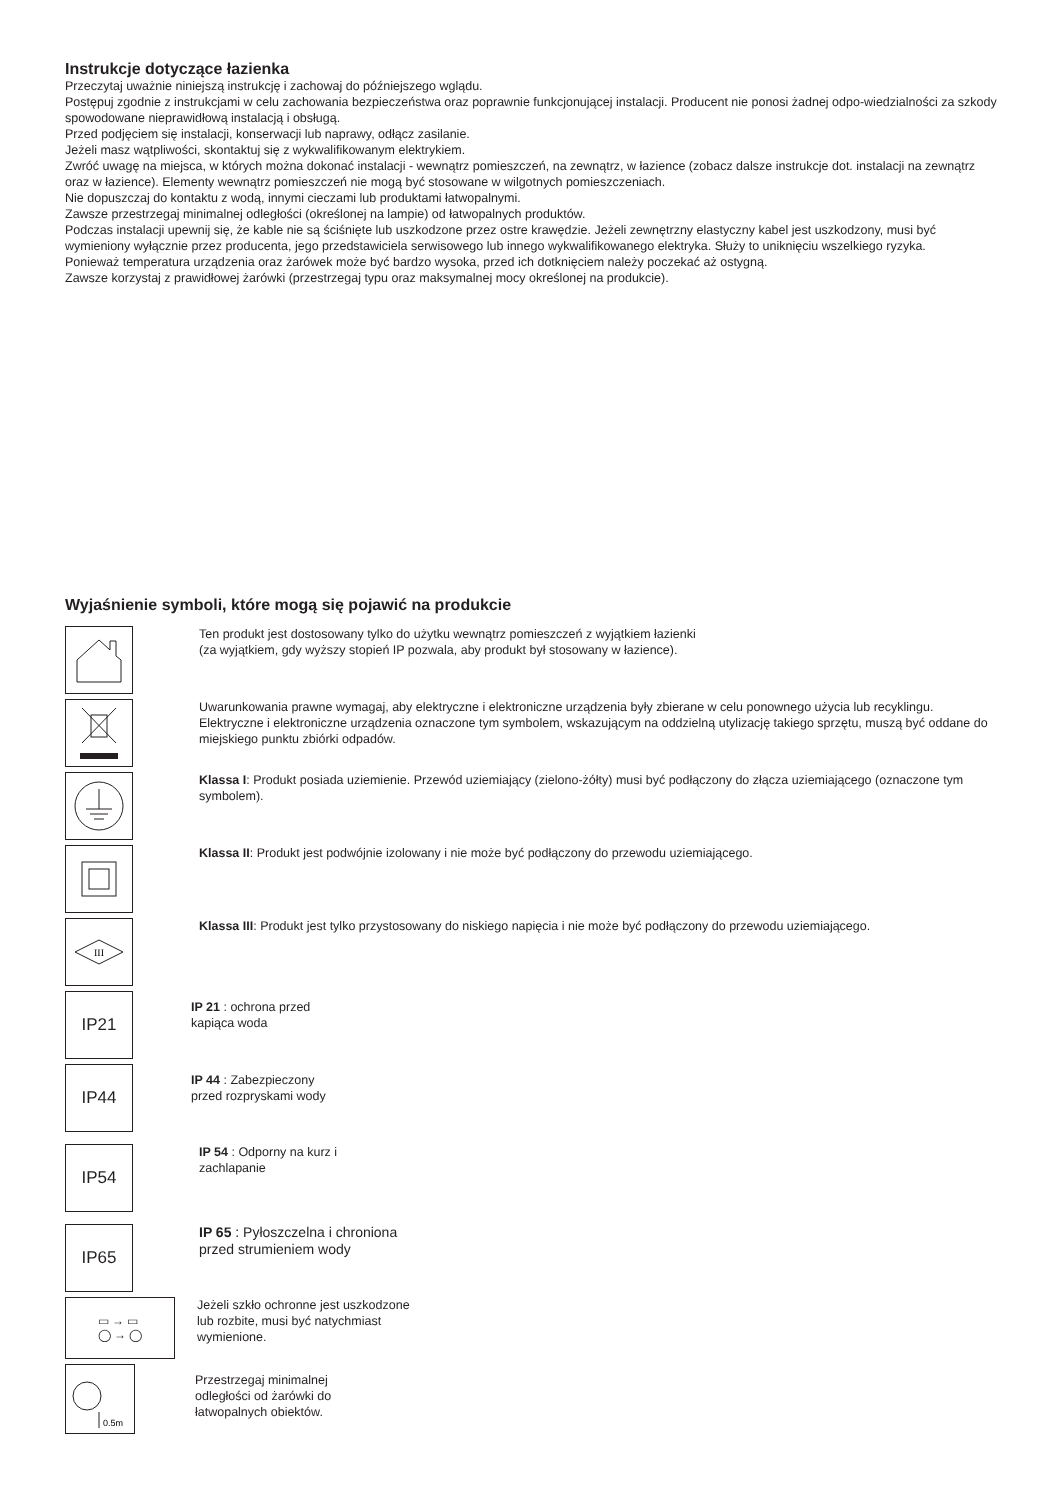Instrukcje dotyczące łazienka
Przeczytaj uważnie niniejszą instrukcję i zachowaj do późniejszego wglądu.
Postępuj zgodnie z instrukcjami w celu zachowania bezpieczeństwa oraz poprawnie funkcjonującej instalacji. Producent nie ponosi żadnej odpo-wiedzialności za szkody spowodowane nieprawidłową instalacją i obsługą.
Przed podjęciem się instalacji, konserwacji lub naprawy, odłącz zasilanie.
Jeżeli masz wątpliwości, skontaktuj się z wykwalifikowanym elektrykiem.
Zwróć uwagę na miejsca, w których można dokonać instalacji - wewnątrz pomieszczeń, na zewnątrz, w łazience (zobacz dalsze instrukcje dot. instalacji na zewnątrz oraz w łazience). Elementy wewnątrz pomieszczeń nie mogą być stosowane w wilgotnych pomieszczeniach.
Nie dopuszczaj do kontaktu z wodą, innymi cieczami lub produktami łatwopalnymi.
Zawsze przestrzegaj minimalnej odległości (określonej na lampie) od łatwopalnych produktów.
Podczas instalacji upewnij się, że kable nie są ściśnięte lub uszkodzone przez ostre krawędzie. Jeżeli zewnętrzny elastyczny kabel jest uszkodzony, musi być wymieniony wyłącznie przez producenta, jego przedstawiciela serwisowego lub innego wykwalifikowanego elektryka. Służy to uniknięciu wszelkiego ryzyka.
Ponieważ temperatura urządzenia oraz żarówek może być bardzo wysoka, przed ich dotknięciem należy poczekać aż ostygną.
Zawsze korzystaj z prawidłowej żarówki (przestrzegaj typu oraz maksymalnej mocy określonej na produkcie).
Wyjaśnienie symboli, które mogą się pojawić na produkcie
Ten produkt jest dostosowany tylko do użytku wewnątrz pomieszczeń z wyjątkiem łazienki
(za wyjątkiem, gdy wyższy stopień IP pozwala, aby produkt był stosowany w łazience).
Uwarunkowania prawne wymagaj, aby elektryczne i elektroniczne urządzenia były zbierane w celu ponownego użycia lub recyklingu. Elektryczne i elektroniczne urządzenia oznaczone tym symbolem, wskazującym na oddzielną utylizację takiego sprzętu, muszą być oddane do miejskiego punktu zbiórki odpadów.
Klassa I: Produkt posiada uziemienie. Przewód uziemiający (zielono-żółty) musi być podłączony do złącza uziemiającego (oznaczone tym symbolem).
Klassa II: Produkt jest podwójnie izolowany i nie może być podłączony do przewodu uziemiającego.
III
Klassa III: Produkt jest tylko przystosowany do niskiego napięcia i nie może być podłączony do przewodu uziemiającego.
IP21
IP 21 : ochrona przed
kapiąca woda
IP44
IP 44 : Zabezpieczony
przed rozpryskami wody
IP54
IP 54 : Odporny na kurz i
zachlapanie
IP65
IP 65 : Pyłoszczelna i chroniona
przed strumieniem wody
▭ → ▭
◯ → ◯
Jeżeli szkło ochronne jest uszkodzone
lub rozbite, musi być natychmiast
wymienione.
0.5m
Przestrzegaj minimalnej
odległości od żarówki do
łatwopalnych obiektów.